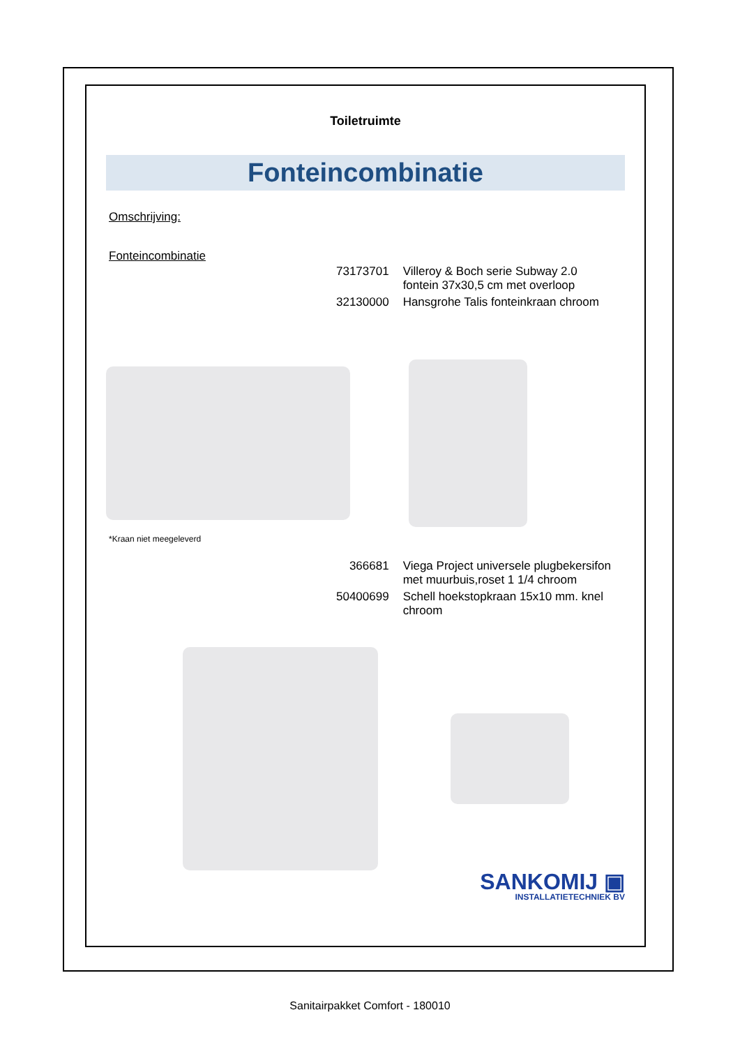Toiletruimte
Fonteincombinatie
Omschrijving:
Fonteincombinatie
| 73173701 | Villeroy & Boch serie Subway 2.0 fontein 37x30,5 cm met overloop |
| 32130000 | Hansgrohe Talis fonteinkraan chroom |
*Kraan niet meegeleverd
| 366681 | Viega Project universele plugbekersifon met muurbuis,roset 1 1/4 chroom |
| 50400699 | Schell hoekstopkraan 15x10 mm. knel chroom |
SANKOMIJ ▣
INSTALLATIETECHNIEK BV
Sanitairpakket Comfort - 180010